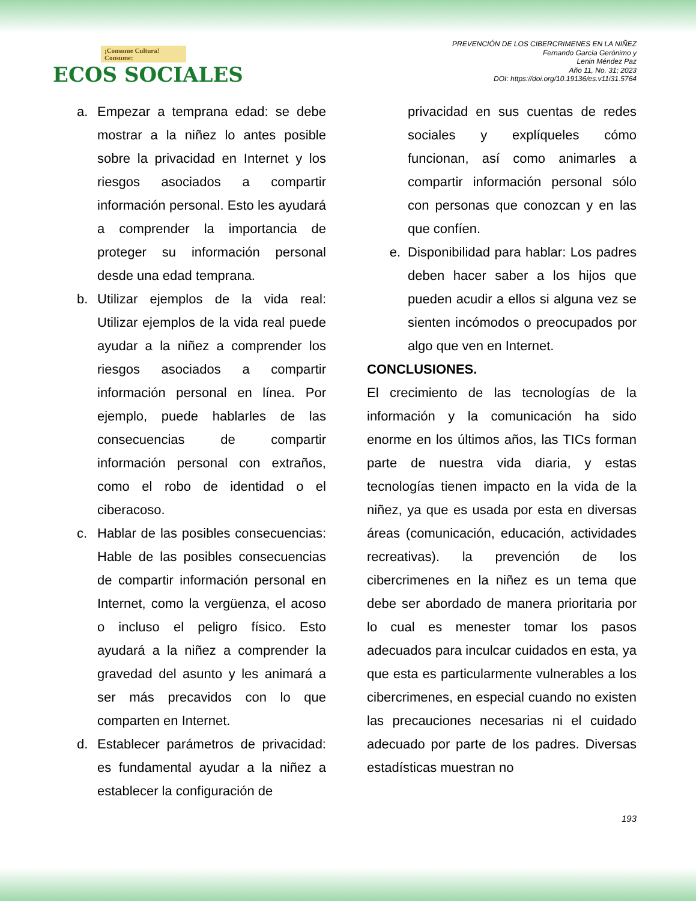¡Consume Cultura! Consume:
ECOS SOCIALES
PREVENCIÓN DE LOS CIBERCRIMENES EN LA NIÑEZ
Fernando García Gerónimo y
Lenin Méndez Paz
Año 11, No. 31; 2023
DOI: https://doi.org/10.19136/es.v11i31.5764
a. Empezar a temprana edad: se debe mostrar a la niñez lo antes posible sobre la privacidad en Internet y los riesgos asociados a compartir información personal. Esto les ayudará a comprender la importancia de proteger su información personal desde una edad temprana.
b. Utilizar ejemplos de la vida real: Utilizar ejemplos de la vida real puede ayudar a la niñez a comprender los riesgos asociados a compartir información personal en línea. Por ejemplo, puede hablarles de las consecuencias de compartir información personal con extraños, como el robo de identidad o el ciberacoso.
c. Hablar de las posibles consecuencias: Hable de las posibles consecuencias de compartir información personal en Internet, como la vergüenza, el acoso o incluso el peligro físico. Esto ayudará a la niñez a comprender la gravedad del asunto y les animará a ser más precavidos con lo que comparten en Internet.
d. Establecer parámetros de privacidad: es fundamental ayudar a la niñez a establecer la configuración de
privacidad en sus cuentas de redes sociales y explíqueles cómo funcionan, así como animarles a compartir información personal sólo con personas que conozcan y en las que confíen.
e. Disponibilidad para hablar: Los padres deben hacer saber a los hijos que pueden acudir a ellos si alguna vez se sienten incómodos o preocupados por algo que ven en Internet.
CONCLUSIONES.
El crecimiento de las tecnologías de la información y la comunicación ha sido enorme en los últimos años, las TICs forman parte de nuestra vida diaria, y estas tecnologías tienen impacto en la vida de la niñez, ya que es usada por esta en diversas áreas (comunicación, educación, actividades recreativas). la prevención de los cibercrimenes en la niñez es un tema que debe ser abordado de manera prioritaria por lo cual es menester tomar los pasos adecuados para inculcar cuidados en esta, ya que esta es particularmente vulnerables a los cibercrimenes, en especial cuando no existen las precauciones necesarias ni el cuidado adecuado por parte de los padres. Diversas estadísticas muestran no
193